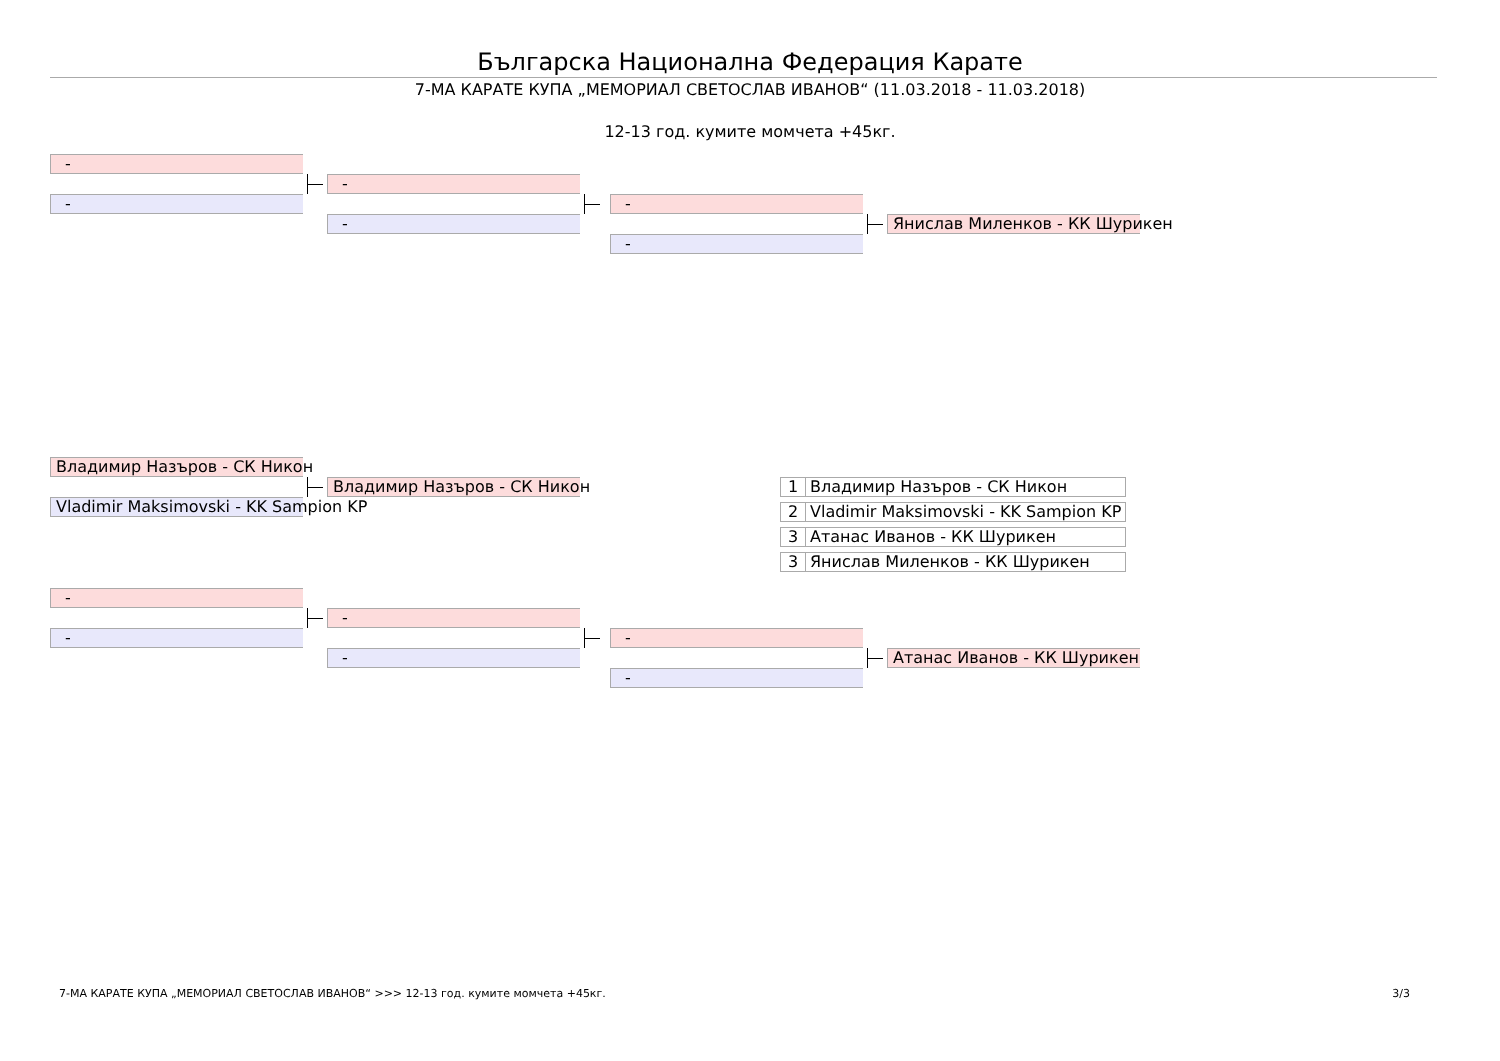Българска Национална Федерация Карате
7-МА КАРАТЕ КУПА „МЕМОРИАЛ СВЕТОСЛАВ ИВАНОВ“ (11.03.2018 - 11.03.2018)
12-13 год. кумите момчета +45кг.
-
-
-
-
-
-
Янислав Миленков - КК Шурикен
Владимир Назъров - СК Никон
Владимир Назъров - СК Никон
Vladimir Maksimovski - KK Sampion KP
| 1 | Владимир Назъров - СК Никон |
| 2 | Vladimir Maksimovski - KK Sampion KP |
| 3 | Атанас Иванов - КК Шурикен |
| 3 | Янислав Миленков - КК Шурикен |
-
-
-
-
-
-
Атанас Иванов - КК Шурикен
7-МА КАРАТЕ КУПА „МЕМОРИАЛ СВЕТОСЛАВ ИВАНОВ“ >>> 12-13 год. кумите момчета +45кг. 3/3